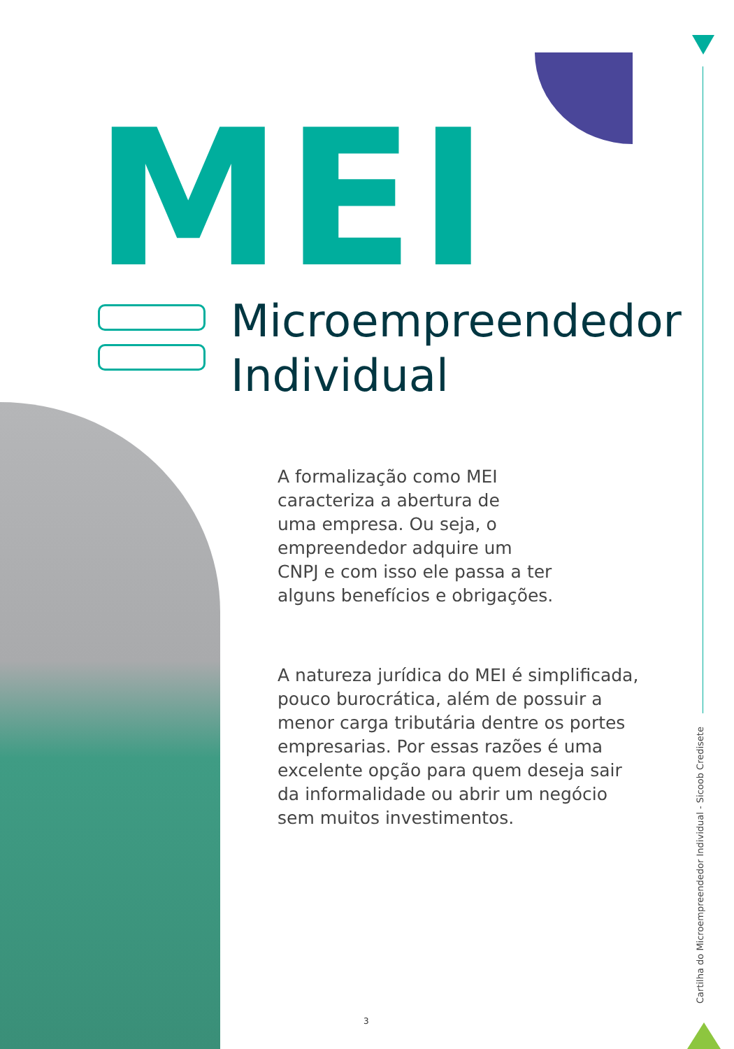MEI
Microempreendedor
Individual
A formalização como MEI
caracteriza a abertura de
uma empresa. Ou seja, o
empreendedor adquire um
CNPJ e com isso ele passa a ter
alguns benefícios e obrigações.
A natureza jurídica do MEI é simplificada, pouco burocrática, além de possuir a menor carga tributária dentre os portes empresarias. Por essas razões é uma excelente opção para quem deseja sair da informalidade ou abrir um negócio sem muitos investimentos.
Cartilha do Microempreendedor Individual - Sicoob Credisete
3